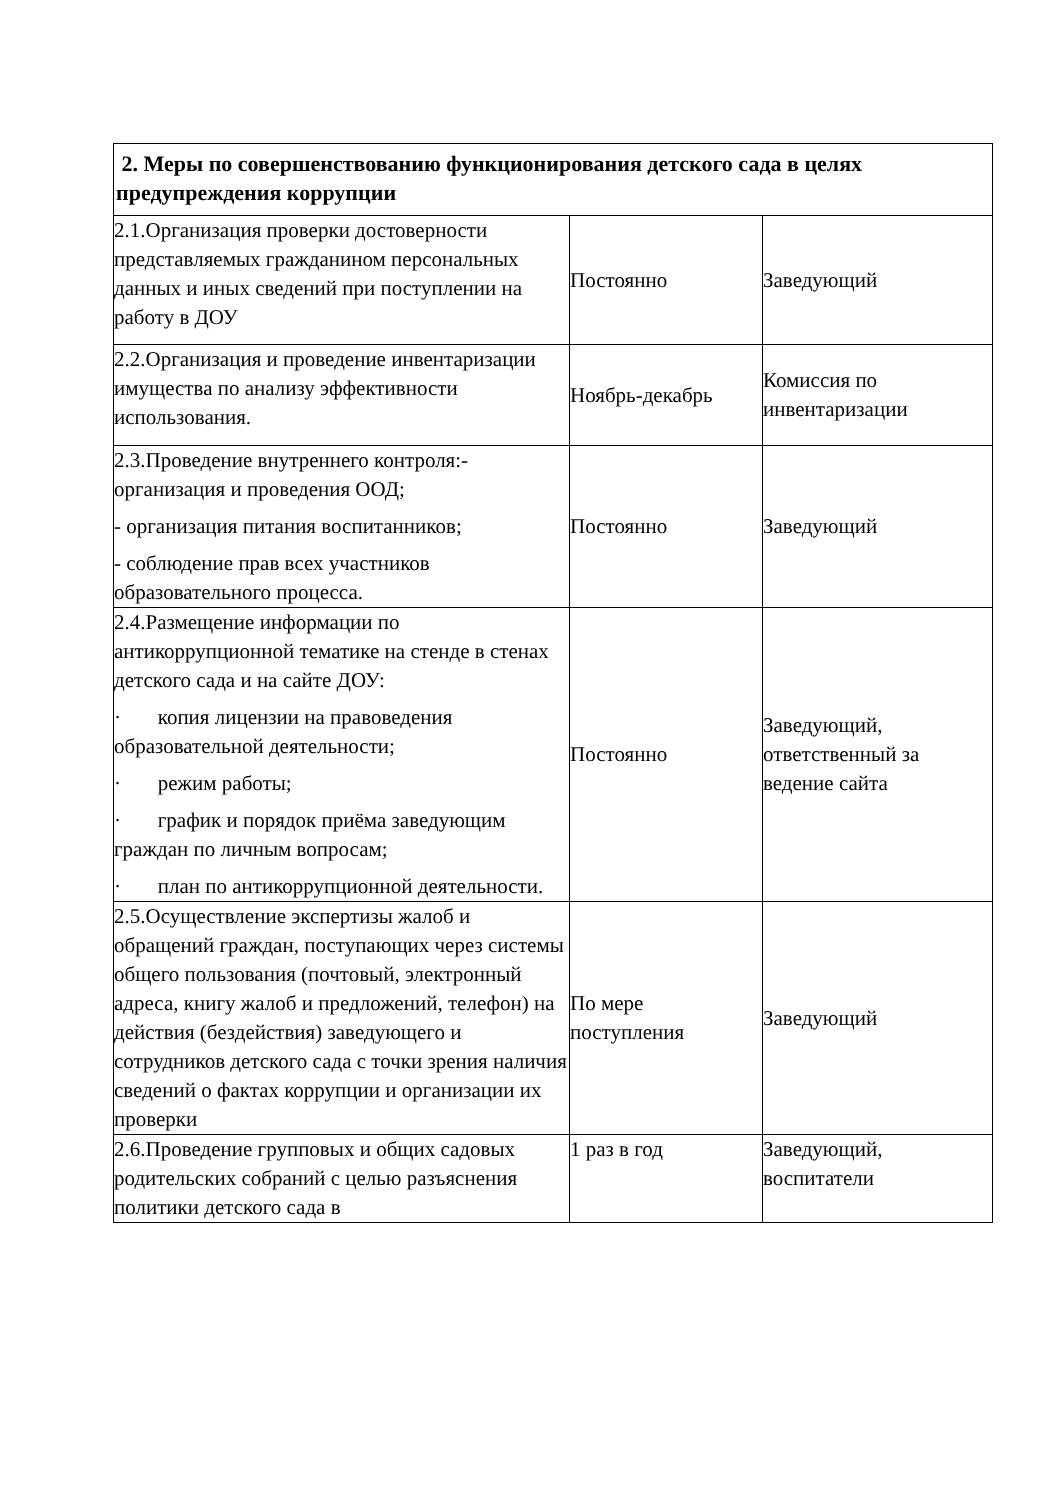| 2. Меры по совершенствованию функционирования детского сада в целях предупреждения коррупции | | |
| 2.1.Организация проверки достоверности представляемых гражданином персональных данных и иных сведений при поступлении на работу в ДОУ | Постоянно | Заведующий |
| 2.2.Организация и проведение инвентаризации имущества по анализу эффективности использования. | Ноябрь-декабрь | Комиссия по инвентаризации |
| 2.3.Проведение внутреннего контроля:- организация и проведения ООД; - организация питания воспитанников; - соблюдение прав всех участников образовательного процесса. | Постоянно | Заведующий |
| 2.4.Размещение информации по антикоррупционной тематике на стенде в стенах детского сада и на сайте ДОУ: · копия лицензии на правоведения образовательной деятельности; · режим работы; · график и порядок приёма заведующим граждан по личным вопросам; · план по антикоррупционной деятельности. | Постоянно | Заведующий, ответственный за ведение сайта |
| 2.5.Осуществление экспертизы жалоб и обращений граждан, поступающих через системы общего пользования (почтовый, электронный адреса, книгу жалоб и предложений, телефон) на действия (бездействия) заведующего и сотрудников детского сада с точки зрения наличия сведений о фактах коррупции и организации их проверки | По мере поступления | Заведующий |
| 2.6.Проведение групповых и общих садовых родительских собраний с целью разъяснения политики детского сада в | 1 раз в год | Заведующий, воспитатели |